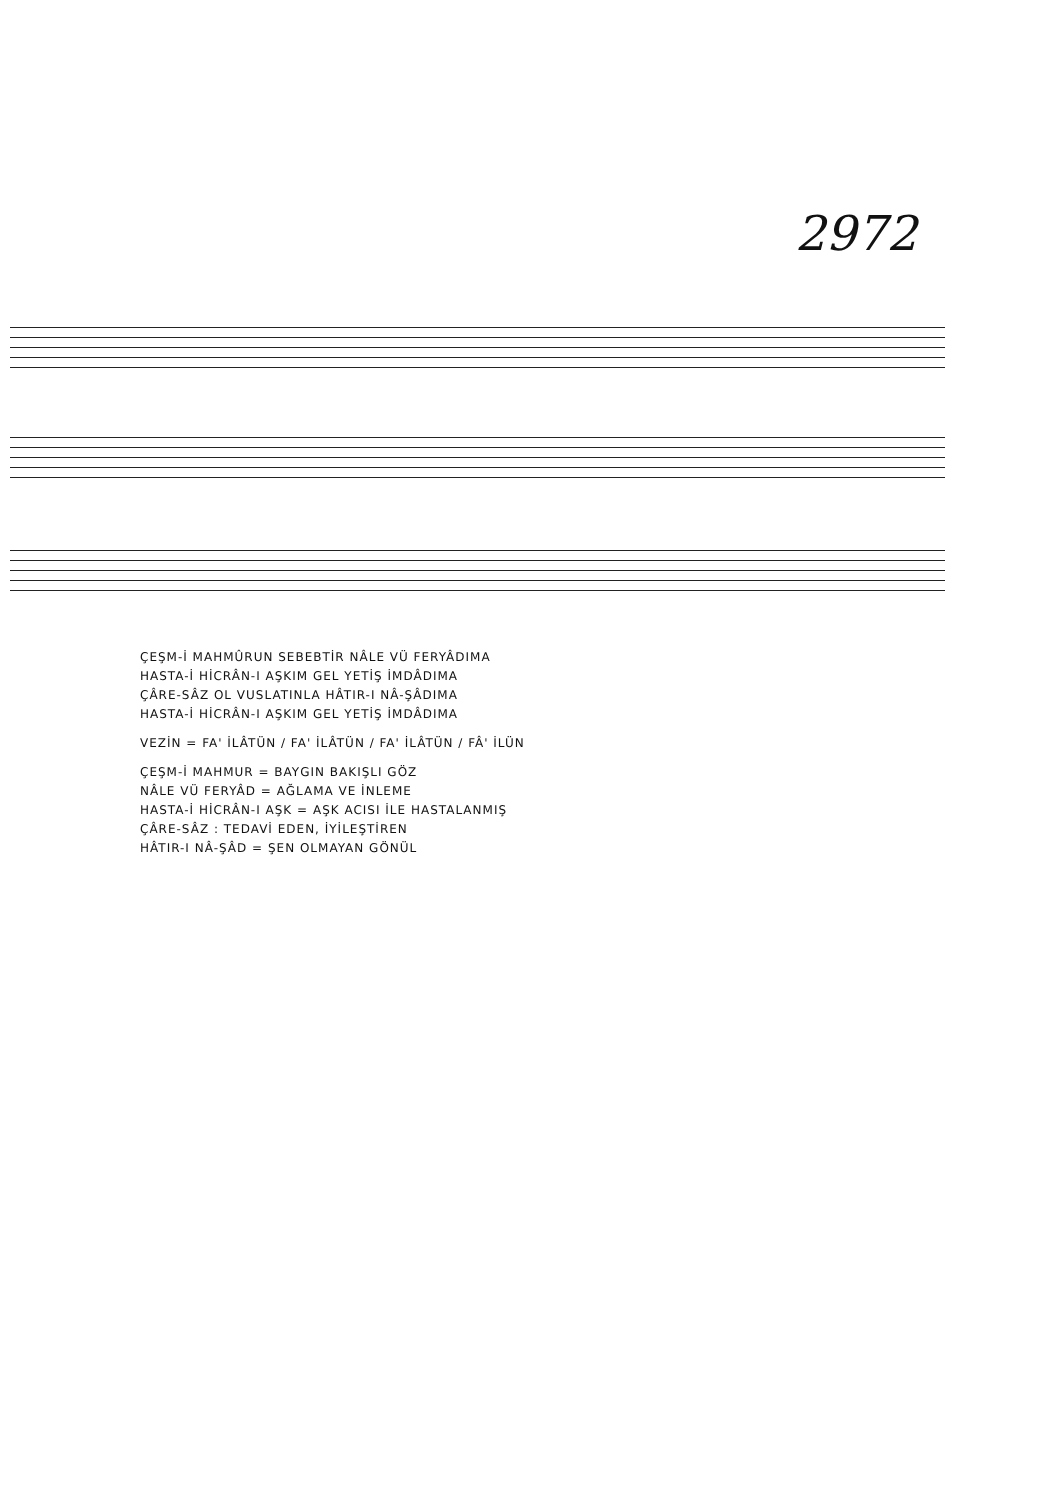2972
ÇEŞM-İ MAHMÛRUN SEBEBTİR NÂLE VÜ FERYÂDIMA
HASTA-İ HİCRÂN-I AŞKIM GEL YETİŞ İMDÂDIMA
ÇÂRE-SÂZ OL VUSLATINLA HÂTIR-I NÂ-ŞÂDIMA
HASTA-İ HİCRÂN-I AŞKIM GEL YETİŞ İMDÂDIMA
VEZİN = FA' İLÂTÜN / FA' İLÂTÜN / FA' İLÂTÜN / FÂ' İLÜN
ÇEŞM-İ MAHMUR = BAYGIN BAKIŞLI GÖZ
NÂLE VÜ FERYÂD = AĞLAMA VE İNLEME
HASTA-İ HİCRÂN-I AŞK = AŞK ACISI İLE HASTALANMIŞ
ÇÂRE-SÂZ : TEDAVİ EDEN, İYİLEŞTİREN
HÂTIR-I NÂ-ŞÂD = ŞEN OLMAYAN GÖNÜL